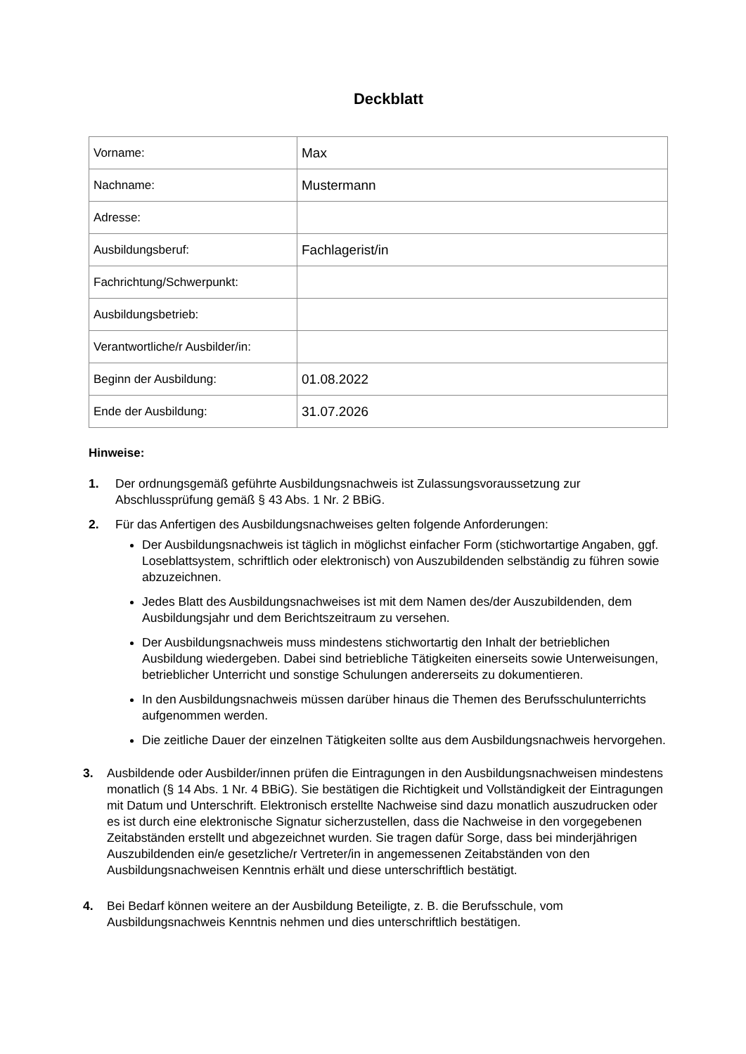Deckblatt
| Vorname: | Max |
| Nachname: | Mustermann |
| Adresse: | |
| Ausbildungsberuf: | Fachlagerist/in |
| Fachrichtung/Schwerpunkt: | |
| Ausbildungsbetrieb: | |
| Verantwortliche/r Ausbilder/in: | |
| Beginn der Ausbildung: | 01.08.2022 |
| Ende der Ausbildung: | 31.07.2026 |
Hinweise:
1. Der ordnungsgemäß geführte Ausbildungsnachweis ist Zulassungsvoraussetzung zur Abschlussprüfung gemäß § 43 Abs. 1 Nr. 2 BBiG.
2. Für das Anfertigen des Ausbildungsnachweises gelten folgende Anforderungen:
Der Ausbildungsnachweis ist täglich in möglichst einfacher Form (stichwortartige Angaben, ggf. Loseblattsystem, schriftlich oder elektronisch) von Auszubildenden selbständig zu führen sowie abzuzeichnen.
Jedes Blatt des Ausbildungsnachweises ist mit dem Namen des/der Auszubildenden, dem Ausbildungsjahr und dem Berichtszeitraum zu versehen.
Der Ausbildungsnachweis muss mindestens stichwortartig den Inhalt der betrieblichen Ausbildung wiedergeben. Dabei sind betriebliche Tätigkeiten einerseits sowie Unterweisungen, betrieblicher Unterricht und sonstige Schulungen andererseits zu dokumentieren.
In den Ausbildungsnachweis müssen darüber hinaus die Themen des Berufsschulunterrichts aufgenommen werden.
Die zeitliche Dauer der einzelnen Tätigkeiten sollte aus dem Ausbildungsnachweis hervorgehen.
3. Ausbildende oder Ausbilder/innen prüfen die Eintragungen in den Ausbildungsnachweisen mindestens monatlich (§ 14 Abs. 1 Nr. 4 BBiG). Sie bestätigen die Richtigkeit und Vollständigkeit der Eintragungen mit Datum und Unterschrift. Elektronisch erstellte Nachweise sind dazu monatlich auszudrucken oder es ist durch eine elektronische Signatur sicherzustellen, dass die Nachweise in den vorgegebenen Zeitabständen erstellt und abgezeichnet wurden. Sie tragen dafür Sorge, dass bei minderjährigen Auszubildenden ein/e gesetzliche/r Vertreter/in in angemessenen Zeitabständen von den Ausbildungsnachweisen Kenntnis erhält und diese unterschriftlich bestätigt.
4. Bei Bedarf können weitere an der Ausbildung Beteiligte, z. B. die Berufsschule, vom Ausbildungsnachweis Kenntnis nehmen und dies unterschriftlich bestätigen.